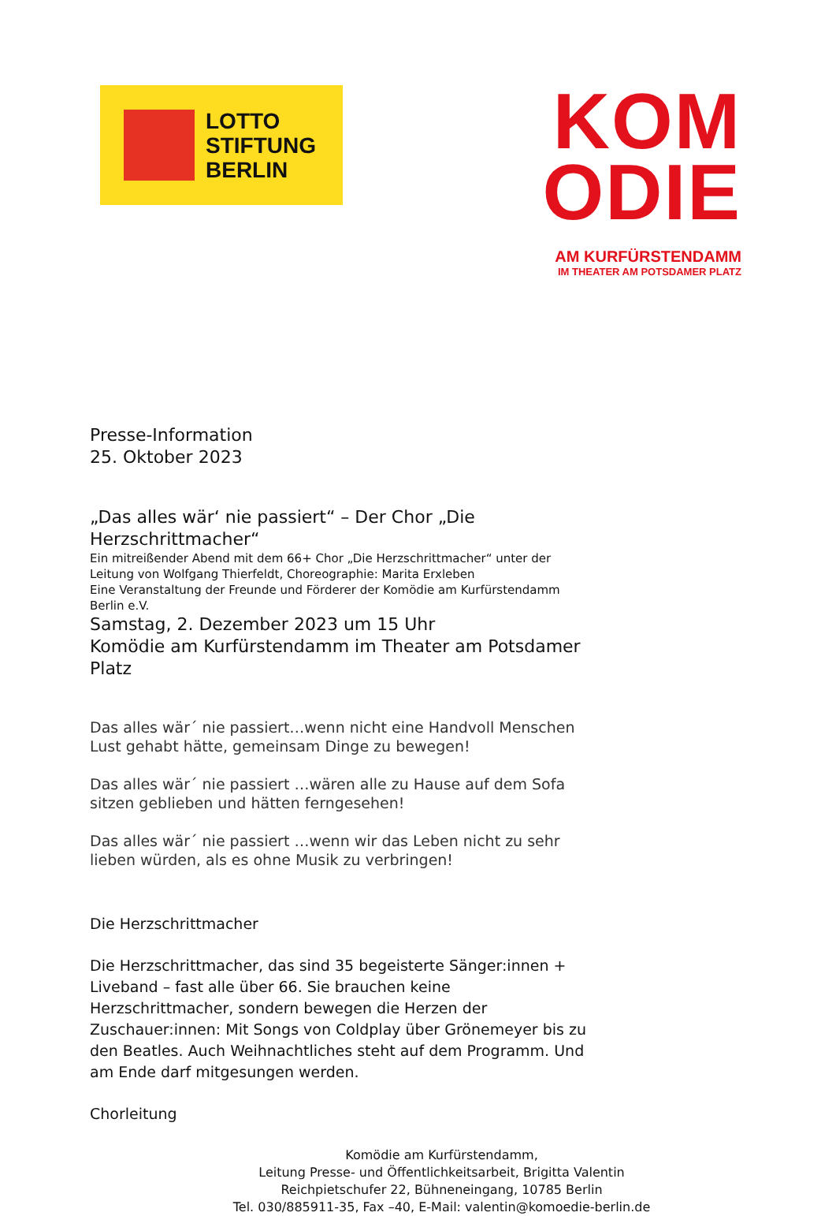LOTTO
STIFTUNG
BERLIN
KOM
ODIE
AM KURFÜRSTENDAMM
IM THEATER AM POTSDAMER PLATZ
Presse-Information
25. Oktober 2023
„Das alles wär‘ nie passiert“ – Der Chor „Die Herzschrittmacher“
Ein mitreißender Abend mit dem 66+ Chor „Die Herzschrittmacher“ unter der Leitung von Wolfgang Thierfeldt, Choreographie: Marita Erxleben
Eine Veranstaltung der Freunde und Förderer der Komödie am Kurfürstendamm Berlin e.V.
Samstag, 2. Dezember 2023 um 15 Uhr
Komödie am Kurfürstendamm im Theater am Potsdamer Platz
Das alles wär´ nie passiert…wenn nicht eine Handvoll Menschen Lust gehabt hätte, gemeinsam Dinge zu bewegen!
Das alles wär´ nie passiert …wären alle zu Hause auf dem Sofa sitzen geblieben und hätten ferngesehen!
Das alles wär´ nie passiert …wenn wir das Leben nicht zu sehr lieben würden, als es ohne Musik zu verbringen!
Die Herzschrittmacher
Die Herzschrittmacher, das sind 35 begeisterte Sänger:innen + Liveband – fast alle über 66. Sie brauchen keine Herzschrittmacher, sondern bewegen die Herzen der Zuschauer:innen: Mit Songs von Coldplay über Grönemeyer bis zu den Beatles. Auch Weihnachtliches steht auf dem Programm. Und am Ende darf mitgesungen werden.
Chorleitung
Komödie am Kurfürstendamm,
Leitung Presse- und Öffentlichkeitsarbeit, Brigitta Valentin
Reichpietschufer 22, Bühneneingang, 10785 Berlin
Tel. 030/885911-35, Fax –40, E-Mail: valentin@komoedie-berlin.de